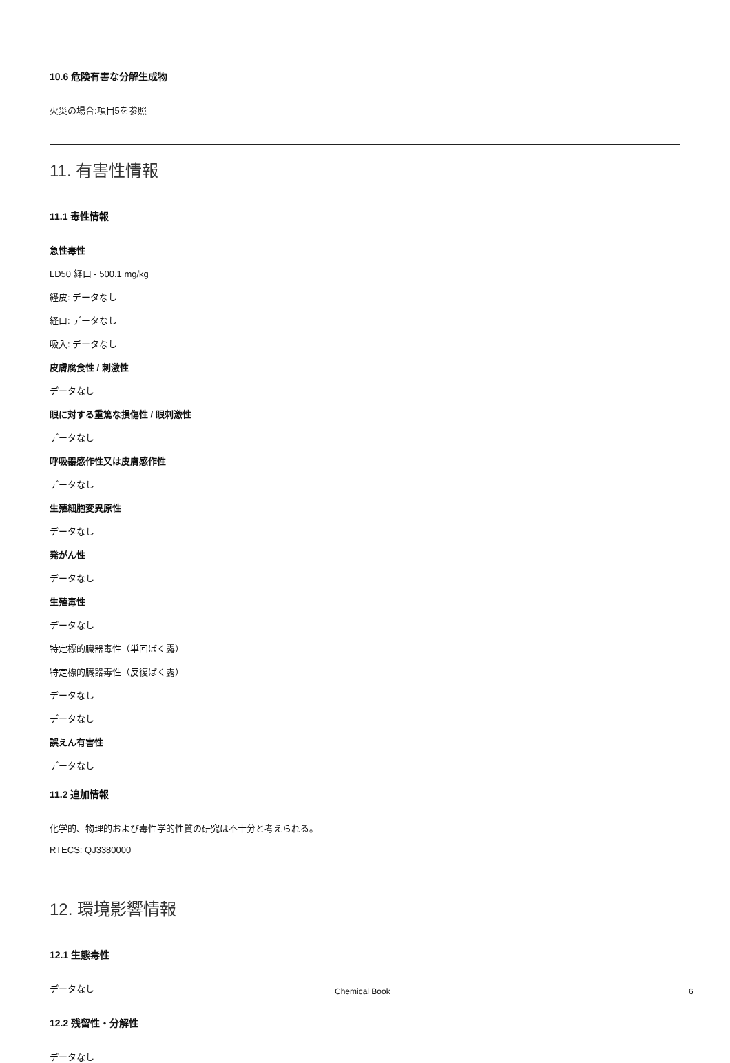10.6 危険有害な分解生成物
火災の場合:項目5を参照
11. 有害性情報
11.1 毒性情報
急性毒性
LD50 経口 - 500.1 mg/kg
経皮: データなし
経口: データなし
吸入: データなし
皮膚腐食性 / 刺激性
データなし
眼に対する重篤な損傷性 / 眼刺激性
データなし
呼吸器感作性又は皮膚感作性
データなし
生殖細胞変異原性
データなし
発がん性
データなし
生殖毒性
データなし
特定標的臓器毒性（単回ばく露）
特定標的臓器毒性（反復ばく露）
データなし
データなし
誤えん有害性
データなし
11.2 追加情報
化学的、物理的および毒性学的性質の研究は不十分と考えられる。
RTECS: QJ3380000
12. 環境影響情報
12.1 生態毒性
データなし
12.2 残留性・分解性
データなし
Chemical Book 6